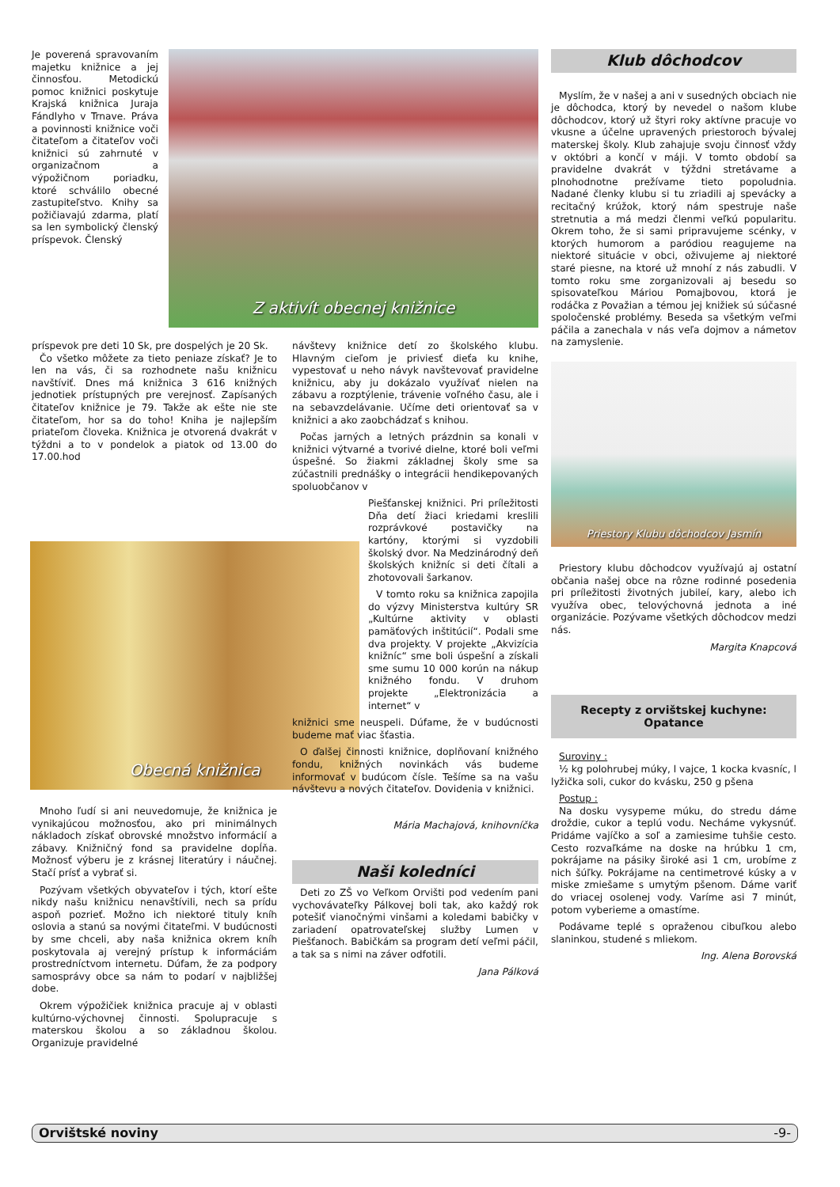Je poverená spravovaním majetku knižnice a jej činnosťou. Metodickú pomoc knižnici poskytuje Krajská knižnica Juraja Fándlyho v Trnave. Práva a povinnosti knižnice voči čitateľom a čitateľov voči knižnici sú zahrnuté v organizačnom a výpožičnom poriadku, ktoré schválilo obecné zastupiteľstvo. Knihy sa požičiavajú zdarma, platí sa len symbolický členský príspevok. Členský
Z aktivít obecnej knižnice
príspevok pre deti 10 Sk, pre dospelých je 20 Sk.
Čo všetko môžete za tieto peniaze získať? Je to len na vás, či sa rozhodnete našu knižnicu navštíviť. Dnes má knižnica 3 616 knižných jednotiek prístupných pre verejnosť. Zapísaných čitateľov knižnice je 79. Takže ak ešte nie ste čitateľom, hor sa do toho! Kniha je najlepším priateľom človeka. Knižnica je otvorená dvakrát v týždni a to v pondelok a piatok od 13.00 do 17.00.hod
Obecná knižnica
Mnoho ľudí si ani neuvedomuje, že knižnica je vynikajúcou možnosťou, ako pri minimálnych nákladoch získať obrovské množstvo informácií a zábavy. Knižničný fond sa pravidelne dopĺňa. Možnosť výberu je z krásnej literatúry i náučnej. Stačí prísť a vybrať si.
Pozývam všetkých obyvateľov i tých, ktorí ešte nikdy našu knižnicu nenavštívili, nech sa prídu aspoň pozrieť. Možno ich niektoré tituly kníh oslovia a stanú sa novými čitateľmi. V budúcnosti by sme chceli, aby naša knižnica okrem kníh poskytovala aj verejný prístup k informáciám prostredníctvom internetu. Dúfam, že za podpory samosprávy obce sa nám to podarí v najbližšej dobe.
Okrem výpožičiek knižnica pracuje aj v oblasti kultúrno-výchovnej činnosti. Spolupracuje s materskou školou a so základnou školou. Organizuje pravidelné
návštevy knižnice detí zo školského klubu. Hlavným cieľom je priviesť dieťa ku knihe, vypestovať u neho návyk navštevovať pravidelne knižnicu, aby ju dokázalo využívať nielen na zábavu a rozptýlenie, trávenie voľného času, ale i na sebavzdelávanie. Učíme deti orientovať sa v knižnici a ako zaobchádzať s knihou.
Počas jarných a letných prázdnin sa konali v knižnici výtvarné a tvorivé dielne, ktoré boli veľmi úspešné. So žiakmi základnej školy sme sa zúčastnili prednášky o integrácii hendikepovaných spoluobčanov v
Piešťanskej knižnici. Pri príležitosti Dňa detí žiaci kriedami kreslili rozprávkové postavičky na kartóny, ktorými si vyzdobili školský dvor. Na Medzinárodný deň školských knižníc si deti čítali a zhotovovali šarkanov.
V tomto roku sa knižnica zapojila do výzvy Ministerstva kultúry SR „Kultúrne aktivity v oblasti pamäťových inštitúcií“. Podali sme dva projekty. V projekte „Akvizícia knižníc“ sme boli úspešní a získali sme sumu 10 000 korún na nákup knižného fondu. V druhom projekte „Elektronizácia a internet“ v
knižnici sme neuspeli. Dúfame, že v budúcnosti budeme mať viac šťastia.
O ďalšej činnosti knižnice, doplňovaní knižného fondu, knižných novinkách vás budeme informovať v budúcom čísle. Tešíme sa na vašu návštevu a nových čitateľov. Dovidenia v knižnici.
Mária Machajová, knihovníčka
Naši koledníci
Deti zo ZŠ vo Veľkom Orvišti pod vedením pani vychovávateľky Pálkovej boli tak, ako každý rok potešiť vianočnými vinšami a koledami babičky v zariadení opatrovateľskej služby Lumen v Piešťanoch. Babičkám sa program detí veľmi páčil, a tak sa s nimi na záver odfotili.
Jana Pálková
Klub dôchodcov
Myslím, že v našej a ani v susedných obciach nie je dôchodca, ktorý by nevedel o našom klube dôchodcov, ktorý už štyri roky aktívne pracuje vo vkusne a účelne upravených priestoroch bývalej materskej školy. Klub zahajuje svoju činnosť vždy v októbri a končí v máji. V tomto období sa pravidelne dvakrát v týždni stretávame a plnohodnotne prežívame tieto popoludnia. Nadané členky klubu si tu zriadili aj spevácky a recitačný krúžok, ktorý nám spestruje naše stretnutia a má medzi členmi veľkú popularitu. Okrem toho, že si sami pripravujeme scénky, v ktorých humorom a paródiou reagujeme na niektoré situácie v obci, oživujeme aj niektoré staré piesne, na ktoré už mnohí z nás zabudli. V tomto roku sme zorganizovali aj besedu so spisovateľkou Máriou Pomajbovou, ktorá je rodáčka z Považian a témou jej knižiek sú súčasné spoločenské problémy. Beseda sa všetkým veľmi páčila a zanechala v nás veľa dojmov a námetov na zamyslenie.
Priestory Klubu dôchodcov Jasmín
Priestory klubu dôchodcov využívajú aj ostatní občania našej obce na rôzne rodinné posedenia pri príležitosti životných jubileí, kary, alebo ich využíva obec, telovýchovná jednota a iné organizácie. Pozývame všetkých dôchodcov medzi nás.
Margita Knapcová
Recepty z orvištskej kuchyne:
Opatance
Suroviny :
½ kg polohrubej múky, l vajce, 1 kocka kvasníc, l lyžička soli, cukor do kvásku, 250 g pšena
Postup :
Na dosku vysypeme múku, do stredu dáme droždie, cukor a teplú vodu. Necháme vykysnúť. Pridáme vajíčko a soľ a zamiesime tuhšie cesto. Cesto rozvaľkáme na doske na hrúbku 1 cm, pokrájame na pásiky široké asi 1 cm, urobíme z nich šúľky. Pokrájame na centimetrové kúsky a v miske zmiešame s umytým pšenom. Dáme variť do vriacej osolenej vody. Varíme asi 7 minút, potom vyberieme a omastíme.
Podávame teplé s opraženou cibuľkou alebo slaninkou, studené s mliekom.
Ing. Alena Borovská
Orvištské noviny -9-